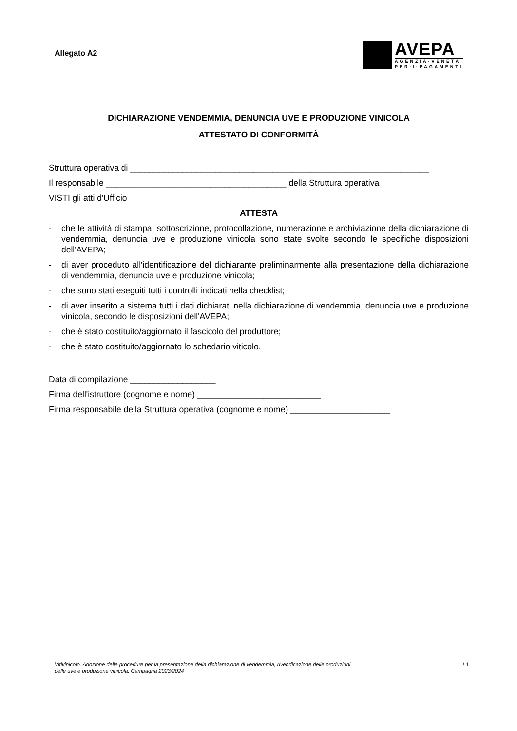Allegato A2
AVEPA
AGENZIA·VENETA
PER·I·PAGAMENTI
DICHIARAZIONE VENDEMMIA, DENUNCIA UVE E PRODUZIONE VINICOLA
ATTESTATO DI CONFORMITÀ
Struttura operativa di _______________________________________________________________
Il responsabile ______________________________________ della Struttura operativa
VISTI gli atti d'Ufficio
ATTESTA
- che le attività di stampa, sottoscrizione, protocollazione, numerazione e archiviazione della dichiarazione di vendemmia, denuncia uve e produzione vinicola sono state svolte secondo le specifiche disposizioni dell'AVEPA;
- di aver proceduto all'identificazione del dichiarante preliminarmente alla presentazione della dichiarazione di vendemmia, denuncia uve e produzione vinicola;
- che sono stati eseguiti tutti i controlli indicati nella checklist;
- di aver inserito a sistema tutti i dati dichiarati nella dichiarazione di vendemmia, denuncia uve e produzione vinicola, secondo le disposizioni dell'AVEPA;
- che è stato costituito/aggiornato il fascicolo del produttore;
- che è stato costituito/aggiornato lo schedario viticolo.
Data di compilazione __________________
Firma dell'istruttore (cognome e nome) __________________________
Firma responsabile della Struttura operativa (cognome e nome) _____________________
Vitivinicolo. Adozione delle procedure per la presentazione della dichiarazione di vendemmia, rivendicazione delle produzioni
delle uve e produzione vinicola. Campagna 2023/2024 1 / 1